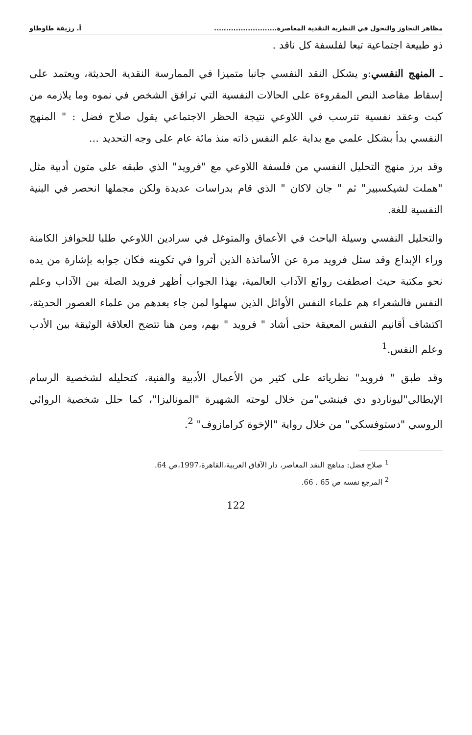مظاهر التجاوز والتحول في النظرية النقدية المعاصرة.......................... أ. رزيقة طاوطاو
ذو طبيعة اجتماعية تبعا لفلسفة كل ناقد .
ـ المنهج النفسي:و يشكل النقد النفسي جانبا متميزا في الممارسة النقدية الحديثة، ويعتمد على إسقاط مقاصد النص المقروءة على الحالات النفسية التي ترافق الشخص في نموه وما يلازمه من كبت وعقد نفسية تترسب في اللاوعي نتيجة الحظر الاجتماعي يقول صلاح فضل : " المنهج النفسي بدأ بشكل علمي مع بداية علم النفس ذاته منذ مائة عام على وجه التحديد ...
وقد برز منهج التحليل النفسي من فلسفة اللاوعي مع "فرويد" الذي طبقه على متون أدبية مثل "هملت لشيكسبير" ثم " جان لاكان " الذي قام بدراسات عديدة ولكن مجملها انحصر في البنية النفسية للغة.
والتحليل النفسي وسيلة الباحث في الأعماق والمتوغل في سرادين اللاوعي طلبا للحوافز الكامنة وراء الإبداع وقد سئل فرويد مرة عن الأساتذة الذين أثروا في تكوينه فكان جوابه بإشارة من يده نحو مكتبة حيث اصطفت روائع الآداب العالمية، بهذا الجواب أظهر فرويد الصلة بين الآداب وعلم النفس فالشعراء هم علماء النفس الأوائل الذين سهلوا لمن جاء بعدهم من علماء العصور الحديثة، اكتشاف أقانيم النفس المعيقة حتى أشاد " فرويد " بهم، ومن هنا تتضح العلاقة الوثيقة بين الأدب وعلم النفس.<sup>1</sup>
وقد طبق " فرويد" نظرياته على كثير من الأعمال الأدبية والفنية، كتحليله لشخصية الرسام الإيطالي"ليوناردو دي فينشي"من خلال لوحته الشهيرة "الموناليزا"، كما حلل شخصية الروائي الروسي "دستوفسكي" من خلال رواية "الإخوة كرامازوف" <sup>2</sup>.
<sup>1</sup> صلاح فضل: مناهج النقد المعاصر، دار الآفاق العربية،القاهرة،1997،ص 64.
<sup>2</sup> المرجع نفسه ص 65 . 66.
122